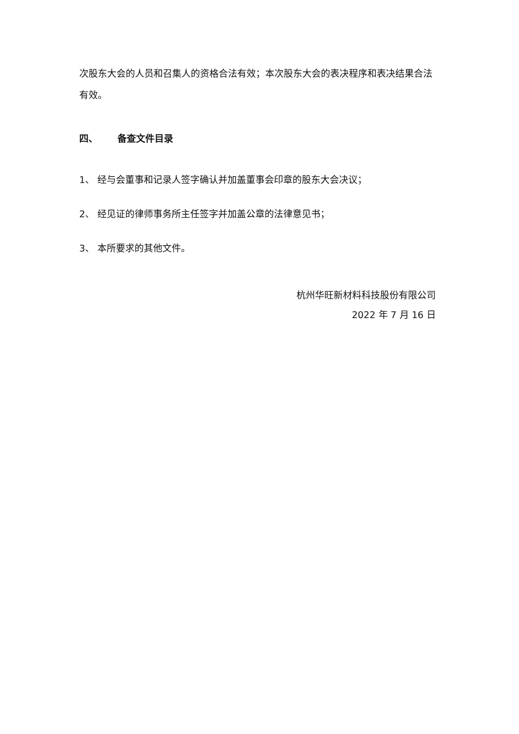次股东大会的人员和召集人的资格合法有效；本次股东大会的表决程序和表决结果合法有效。
四、 备查文件目录
1、 经与会董事和记录人签字确认并加盖董事会印章的股东大会决议；
2、 经见证的律师事务所主任签字并加盖公章的法律意见书；
3、 本所要求的其他文件。
杭州华旺新材料科技股份有限公司
2022 年 7 月 16 日